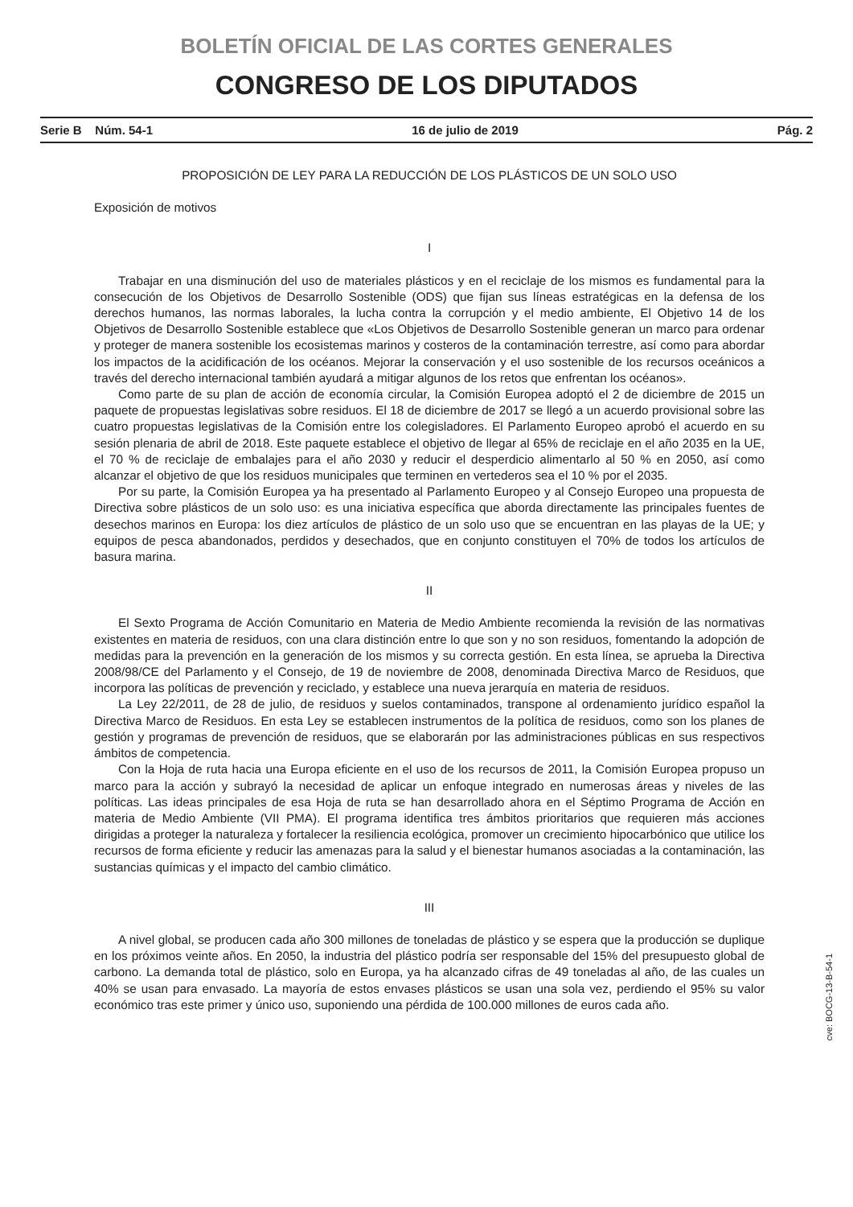BOLETÍN OFICIAL DE LAS CORTES GENERALES
CONGRESO DE LOS DIPUTADOS
Serie B Núm. 54-1 16 de julio de 2019 Pág. 2
PROPOSICIÓN DE LEY PARA LA REDUCCIÓN DE LOS PLÁSTICOS DE UN SOLO USO
Exposición de motivos
I
Trabajar en una disminución del uso de materiales plásticos y en el reciclaje de los mismos es fundamental para la consecución de los Objetivos de Desarrollo Sostenible (ODS) que fijan sus líneas estratégicas en la defensa de los derechos humanos, las normas laborales, la lucha contra la corrupción y el medio ambiente, El Objetivo 14 de los Objetivos de Desarrollo Sostenible establece que «Los Objetivos de Desarrollo Sostenible generan un marco para ordenar y proteger de manera sostenible los ecosistemas marinos y costeros de la contaminación terrestre, así como para abordar los impactos de la acidificación de los océanos. Mejorar la conservación y el uso sostenible de los recursos oceánicos a través del derecho internacional también ayudará a mitigar algunos de los retos que enfrentan los océanos».
Como parte de su plan de acción de economía circular, la Comisión Europea adoptó el 2 de diciembre de 2015 un paquete de propuestas legislativas sobre residuos. El 18 de diciembre de 2017 se llegó a un acuerdo provisional sobre las cuatro propuestas legislativas de la Comisión entre los colegisladores. El Parlamento Europeo aprobó el acuerdo en su sesión plenaria de abril de 2018. Este paquete establece el objetivo de llegar al 65% de reciclaje en el año 2035 en la UE, el 70 % de reciclaje de embalajes para el año 2030 y reducir el desperdicio alimentarlo al 50 % en 2050, así como alcanzar el objetivo de que los residuos municipales que terminen en vertederos sea el 10 % por el 2035.
Por su parte, la Comisión Europea ya ha presentado al Parlamento Europeo y al Consejo Europeo una propuesta de Directiva sobre plásticos de un solo uso: es una iniciativa específica que aborda directamente las principales fuentes de desechos marinos en Europa: los diez artículos de plástico de un solo uso que se encuentran en las playas de la UE; y equipos de pesca abandonados, perdidos y desechados, que en conjunto constituyen el 70% de todos los artículos de basura marina.
II
El Sexto Programa de Acción Comunitario en Materia de Medio Ambiente recomienda la revisión de las normativas existentes en materia de residuos, con una clara distinción entre lo que son y no son residuos, fomentando la adopción de medidas para la prevención en la generación de los mismos y su correcta gestión. En esta línea, se aprueba la Directiva 2008/98/CE del Parlamento y el Consejo, de 19 de noviembre de 2008, denominada Directiva Marco de Residuos, que incorpora las políticas de prevención y reciclado, y establece una nueva jerarquía en materia de residuos.
La Ley 22/2011, de 28 de julio, de residuos y suelos contaminados, transpone al ordenamiento jurídico español la Directiva Marco de Residuos. En esta Ley se establecen instrumentos de la política de residuos, como son los planes de gestión y programas de prevención de residuos, que se elaborarán por las administraciones públicas en sus respectivos ámbitos de competencia.
Con la Hoja de ruta hacia una Europa eficiente en el uso de los recursos de 2011, la Comisión Europea propuso un marco para la acción y subrayó la necesidad de aplicar un enfoque integrado en numerosas áreas y niveles de las políticas. Las ideas principales de esa Hoja de ruta se han desarrollado ahora en el Séptimo Programa de Acción en materia de Medio Ambiente (VII PMA). El programa identifica tres ámbitos prioritarios que requieren más acciones dirigidas a proteger la naturaleza y fortalecer la resiliencia ecológica, promover un crecimiento hipocarbónico que utilice los recursos de forma eficiente y reducir las amenazas para la salud y el bienestar humanos asociadas a la contaminación, las sustancias químicas y el impacto del cambio climático.
III
A nivel global, se producen cada año 300 millones de toneladas de plástico y se espera que la producción se duplique en los próximos veinte años. En 2050, la industria del plástico podría ser responsable del 15% del presupuesto global de carbono. La demanda total de plástico, solo en Europa, ya ha alcanzado cifras de 49 toneladas al año, de las cuales un 40% se usan para envasado. La mayoría de estos envases plásticos se usan una sola vez, perdiendo el 95% su valor económico tras este primer y único uso, suponiendo una pérdida de 100.000 millones de euros cada año.
cve: BOCG-13-B-54-1